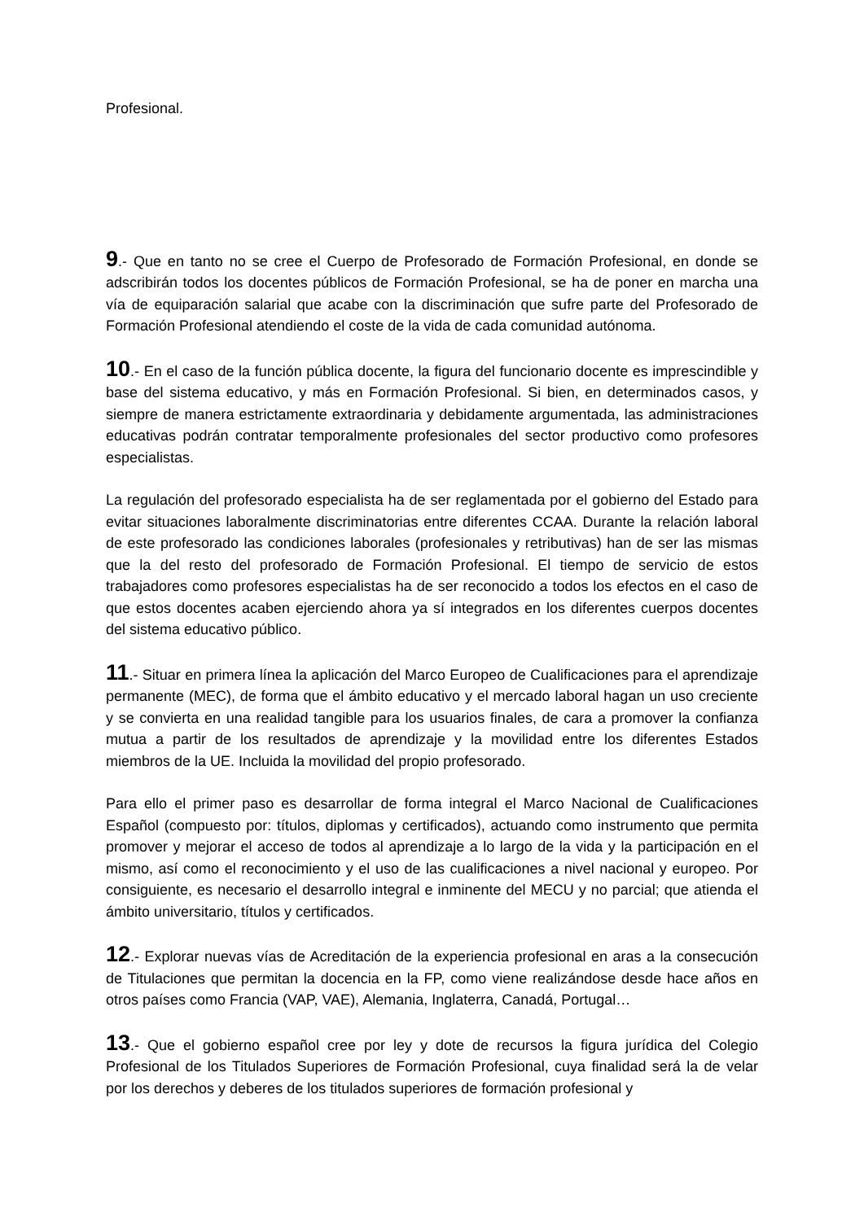Profesional.
9.- Que en tanto no se cree el Cuerpo de Profesorado de Formación Profesional, en donde se adscribirán todos los docentes públicos de Formación Profesional, se ha de poner en marcha una vía de equiparación salarial que acabe con la discriminación que sufre parte del Profesorado de Formación Profesional atendiendo el coste de la vida de cada comunidad autónoma.
10.- En el caso de la función pública docente, la figura del funcionario docente es imprescindible y base del sistema educativo, y más en Formación Profesional. Si bien, en determinados casos, y siempre de manera estrictamente extraordinaria y debidamente argumentada, las administraciones educativas podrán contratar temporalmente profesionales del sector productivo como profesores especialistas.
La regulación del profesorado especialista ha de ser reglamentada por el gobierno del Estado para evitar situaciones laboralmente discriminatorias entre diferentes CCAA. Durante la relación laboral de este profesorado las condiciones laborales (profesionales y retributivas) han de ser las mismas que la del resto del profesorado de Formación Profesional. El tiempo de servicio de estos trabajadores como profesores especialistas ha de ser reconocido a todos los efectos en el caso de que estos docentes acaben ejerciendo ahora ya sí integrados en los diferentes cuerpos docentes del sistema educativo público.
11.- Situar en primera línea la aplicación del Marco Europeo de Cualificaciones para el aprendizaje permanente (MEC), de forma que el ámbito educativo y el mercado laboral hagan un uso creciente y se convierta en una realidad tangible para los usuarios finales, de cara a promover la confianza mutua a partir de los resultados de aprendizaje y la movilidad entre los diferentes Estados miembros de la UE. Incluida la movilidad del propio profesorado.
Para ello el primer paso es desarrollar de forma integral el Marco Nacional de Cualificaciones Español (compuesto por: títulos, diplomas y certificados), actuando como instrumento que permita promover y mejorar el acceso de todos al aprendizaje a lo largo de la vida y la participación en el mismo, así como el reconocimiento y el uso de las cualificaciones a nivel nacional y europeo. Por consiguiente, es necesario el desarrollo integral e inminente del MECU y no parcial; que atienda el ámbito universitario, títulos y certificados.
12.- Explorar nuevas vías de Acreditación de la experiencia profesional en aras a la consecución de Titulaciones que permitan la docencia en la FP, como viene realizándose desde hace años en otros países como Francia (VAP, VAE), Alemania, Inglaterra, Canadá, Portugal…
13.- Que el gobierno español cree por ley y dote de recursos la figura jurídica del Colegio Profesional de los Titulados Superiores de Formación Profesional, cuya finalidad será la de velar por los derechos y deberes de los titulados superiores de formación profesional y